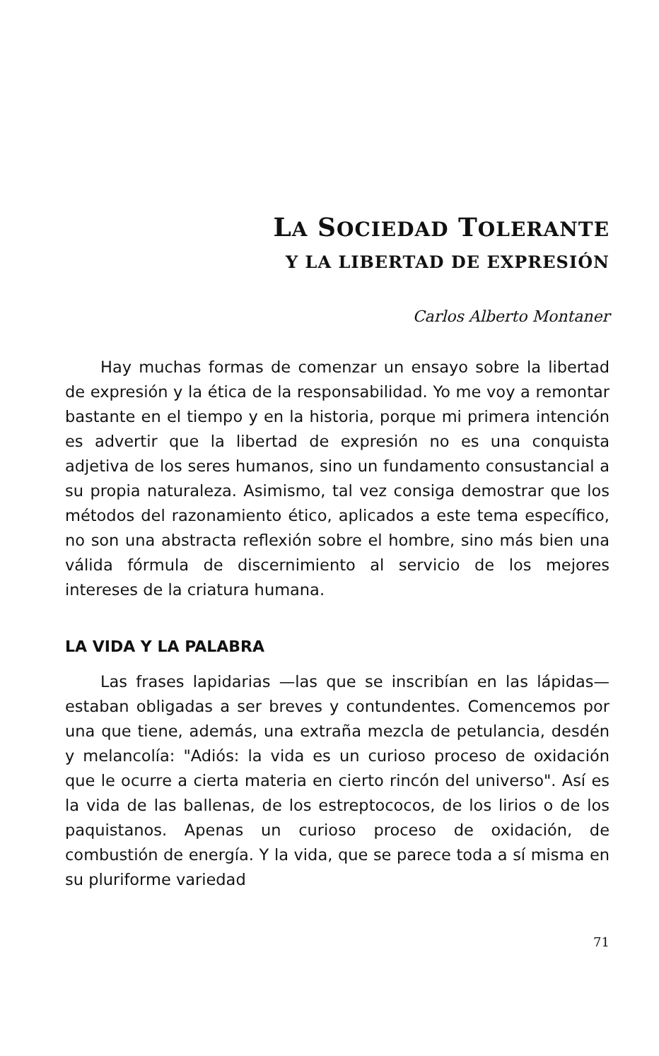LA SOCIEDAD TOLERANTE
Y LA LIBERTAD DE EXPRESIÓN
Carlos Alberto Montaner
Hay muchas formas de comenzar un ensayo sobre la libertad de expresión y la ética de la responsabilidad. Yo me voy a remontar bastante en el tiempo y en la historia, porque mi primera intención es advertir que la libertad de expresión no es una conquista adjetiva de los seres humanos, sino un fundamento consustancial a su propia naturaleza. Asimismo, tal vez consiga demostrar que los métodos del razonamiento ético, aplicados a este tema específico, no son una abstracta reflexión sobre el hombre, sino más bien una válida fórmula de discernimiento al servicio de los mejores intereses de la criatura humana.
LA VIDA Y LA PALABRA
Las frases lapidarias —las que se inscribían en las lápidas— estaban obligadas a ser breves y contundentes. Comencemos por una que tiene, además, una extraña mezcla de petulancia, desdén y melancolía: "Adiós: la vida es un curioso proceso de oxidación que le ocurre a cierta materia en cierto rincón del universo". Así es la vida de las ballenas, de los estreptococos, de los lirios o de los paquistanos. Apenas un curioso proceso de oxidación, de combustión de energía. Y la vida, que se parece toda a sí misma en su pluriforme variedad
71